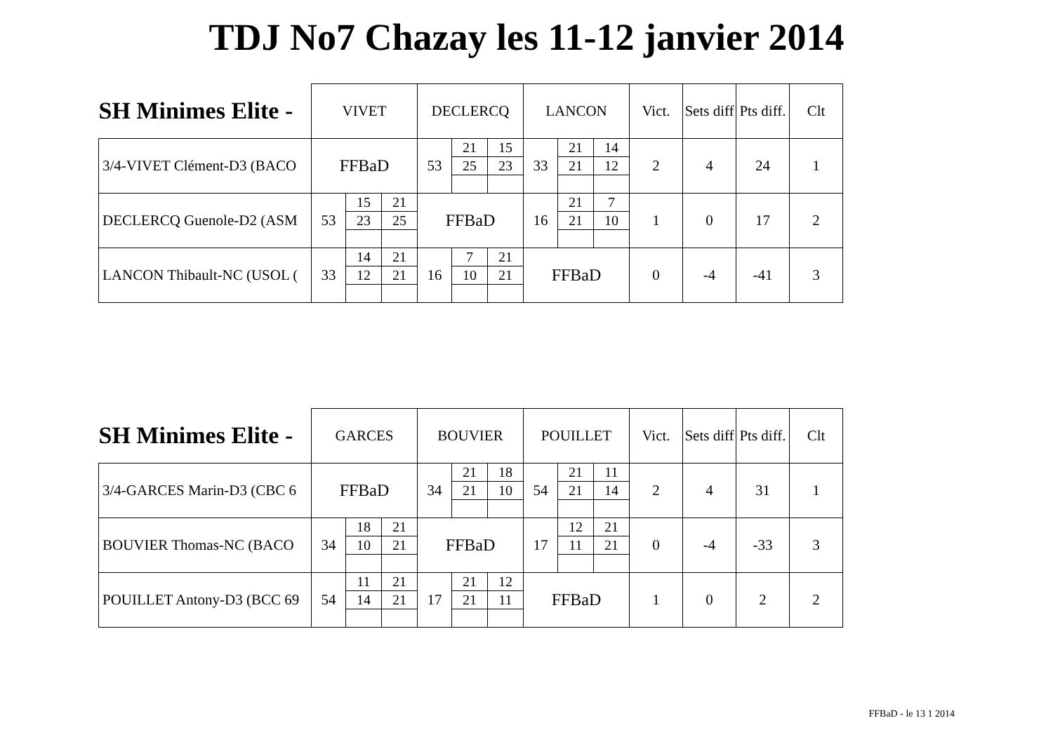TDJ No7 Chazay les 11-12 janvier 2014
| SH Minimes Elite - | VIVET | | | DECLERCQ | | | LANCON | | | Vict. | Sets diff | Pts diff. | Clt |
| --- | --- | --- | --- | --- | --- | --- | --- | --- | --- | --- | --- | --- | --- |
| 3/4-VIVET Clément-D3 (BACO | FFBaD | | | 53 | 21 | 15 | 33 | 21 | 14 | 2 | 4 | 24 | 1 |
| | | | | | 25 | 23 | | 21 | 12 | | | | |
| DECLERCQ Guenole-D2 (ASM | 53 | 15 | 21 | FFBaD | | | 16 | 21 | 7 | 1 | 0 | 17 | 2 |
| | | 23 | 25 | | | | | 21 | 10 | | | | |
| LANCON Thibault-NC (USOL ( | 33 | 14 | 21 | 16 | 7 | 21 | FFBaD | | | 0 | -4 | -41 | 3 |
| | | 12 | 21 | | 10 | 21 | | | | | | | |
| SH Minimes Elite - | GARCES | | | BOUVIER | | | POUILLET | | | Vict. | Sets diff | Pts diff. | Clt |
| --- | --- | --- | --- | --- | --- | --- | --- | --- | --- | --- | --- | --- | --- |
| 3/4-GARCES Marin-D3 (CBC 6 | FFBaD | | | 34 | 21 | 18 | 54 | 21 | 11 | 2 | 4 | 31 | 1 |
| | | | | | 21 | 10 | | 21 | 14 | | | | |
| BOUVIER Thomas-NC (BACO | 34 | 18 | 21 | FFBaD | | | 17 | 12 | 21 | 0 | -4 | -33 | 3 |
| | | 10 | 21 | | | | | 11 | 21 | | | | |
| POUILLET Antony-D3 (BCC 69 | 54 | 11 | 21 | 17 | 21 | 12 | FFBaD | | | 1 | 0 | 2 | 2 |
| | | 14 | 21 | | 21 | 11 | | | | | | | |
FFBaD - le 13 1 2014